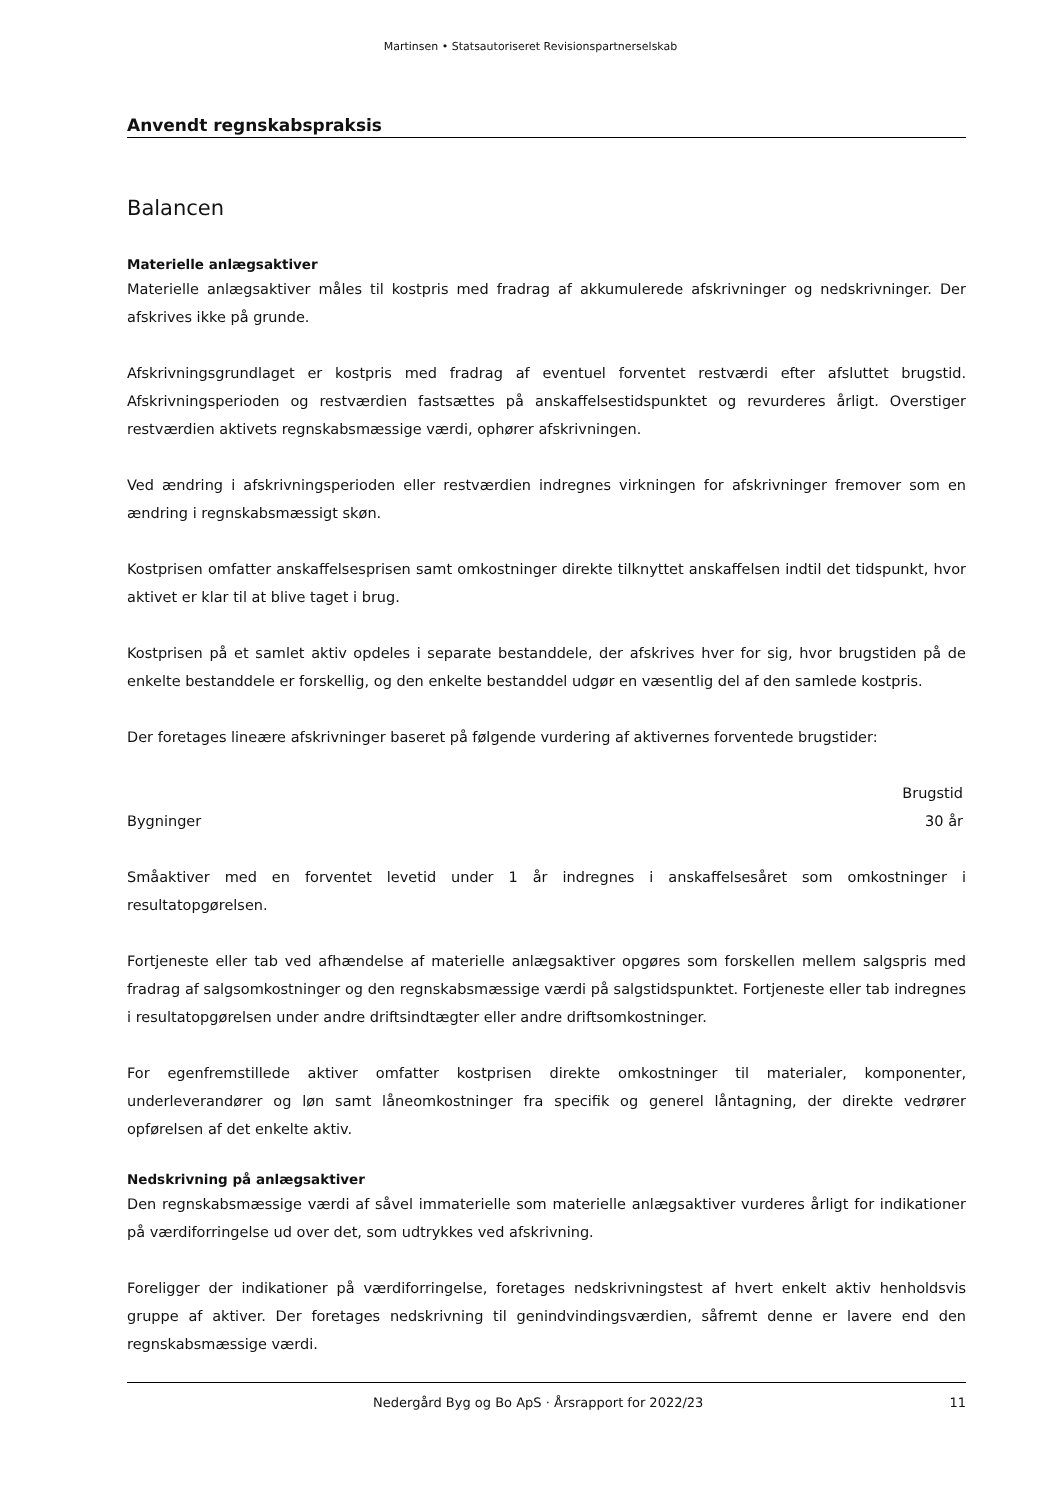Martinsen • Statsautoriseret Revisionspartnerselskab
Anvendt regnskabspraksis
Balancen
Materielle anlægsaktiver
Materielle anlægsaktiver måles til kostpris med fradrag af akkumulerede afskrivninger og nedskrivninger. Der afskrives ikke på grunde.
Afskrivningsgrundlaget er kostpris med fradrag af eventuel forventet restværdi efter afsluttet brugstid. Afskrivningsperioden og restværdien fastsættes på anskaffelsestidspunktet og revurderes årligt. Overstiger restværdien aktivets regnskabsmæssige værdi, ophører afskrivningen.
Ved ændring i afskrivningsperioden eller restværdien indregnes virkningen for afskrivninger fremover som en ændring i regnskabsmæssigt skøn.
Kostprisen omfatter anskaffelsesprisen samt omkostninger direkte tilknyttet anskaffelsen indtil det tidspunkt, hvor aktivet er klar til at blive taget i brug.
Kostprisen på et samlet aktiv opdeles i separate bestanddele, der afskrives hver for sig, hvor brugstiden på de enkelte bestanddele er forskellig, og den enkelte bestanddel udgør en væsentlig del af den samlede kostpris.
Der foretages lineære afskrivninger baseret på følgende vurdering af aktivernes forventede brugstider:
| | Brugstid |
| --- | --- |
| Bygninger | 30 år |
Småaktiver med en forventet levetid under 1 år indregnes i anskaffelsesåret som omkostninger i resultatopgørelsen.
Fortjeneste eller tab ved afhændelse af materielle anlægsaktiver opgøres som forskellen mellem salgspris med fradrag af salgsomkostninger og den regnskabsmæssige værdi på salgstidspunktet. Fortjeneste eller tab indregnes i resultatopgørelsen under andre driftsindtægter eller andre driftsomkostninger.
For egenfremstillede aktiver omfatter kostprisen direkte omkostninger til materialer, komponenter, underleverandører og løn samt låneomkostninger fra specifik og generel låntagning, der direkte vedrører opførelsen af det enkelte aktiv.
Nedskrivning på anlægsaktiver
Den regnskabsmæssige værdi af såvel immaterielle som materielle anlægsaktiver vurderes årligt for indikationer på værdiforringelse ud over det, som udtrykkes ved afskrivning.
Foreligger der indikationer på værdiforringelse, foretages nedskrivningstest af hvert enkelt aktiv henholdsvis gruppe af aktiver. Der foretages nedskrivning til genindvindingsværdien, såfremt denne er lavere end den regnskabsmæssige værdi.
Nedergård Byg og Bo ApS · Årsrapport for 2022/23 11